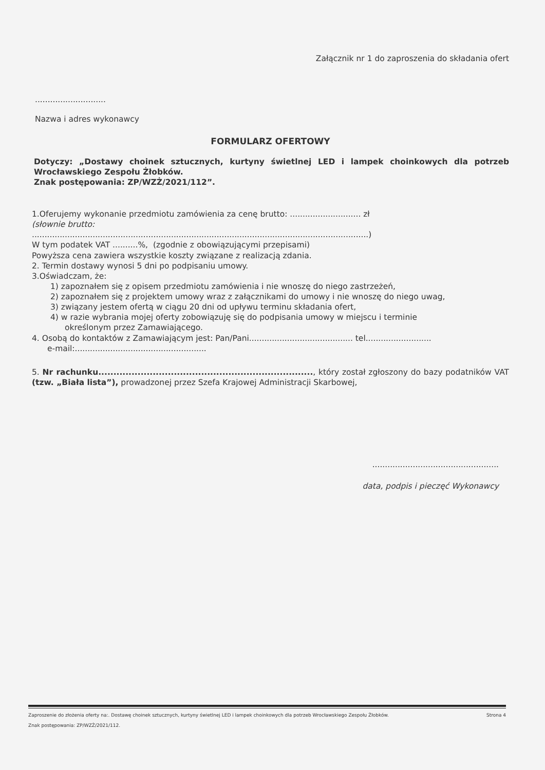Załącznik nr 1 do zaproszenia do składania ofert
............................
Nazwa i adres wykonawcy
FORMULARZ OFERTOWY
Dotyczy: „Dostawy choinek sztucznych, kurtyny świetlnej LED i lampek choinkowych dla potrzeb Wrocławskiego Zespołu Żłobków.
Znak postępowania: ZP/WZŻ/2021/112”.
1.Oferujemy wykonanie przedmiotu zamówienia za cenę brutto: ............................ zł
(słownie brutto:
.....................................................................................................................................)
W tym podatek VAT ..........%, (zgodnie z obowiązującymi przepisami)
Powyższa cena zawiera wszystkie koszty związane z realizacją zdania.
2. Termin dostawy wynosi 5 dni po podpisaniu umowy.
3.Oświadczam, że:
1) zapoznałem się z opisem przedmiotu zamówienia i nie wnoszę do niego zastrzeżeń,
2) zapoznałem się z projektem umowy wraz z załącznikami do umowy i nie wnoszę do niego uwag,
3) związany jestem ofertą w ciągu 20 dni od upływu terminu składania ofert,
4) w razie wybrania mojej oferty zobowiązuję się do podpisania umowy w miejscu i terminie
określonym przez Zamawiającego.
4. Osobą do kontaktów z Zamawiającym jest: Pan/Pani......................................... tel..........................
e-mail:....................................................
5. Nr rachunku......................................................................., który został zgłoszony do bazy podatników VAT (tzw. „Biała lista”), prowadzonej przez Szefa Krajowej Administracji Skarbowej,
..................................................
data, podpis i pieczęć Wykonawcy
Zaproszenie do złożenia oferty na:. Dostawę choinek sztucznych, kurtyny świetlnej LED i lampek choinkowych dla potrzeb Wrocławskiego Zespołu Żłobków. Strona 4
Znak postępowania: ZP/WZŻ/2021/112.